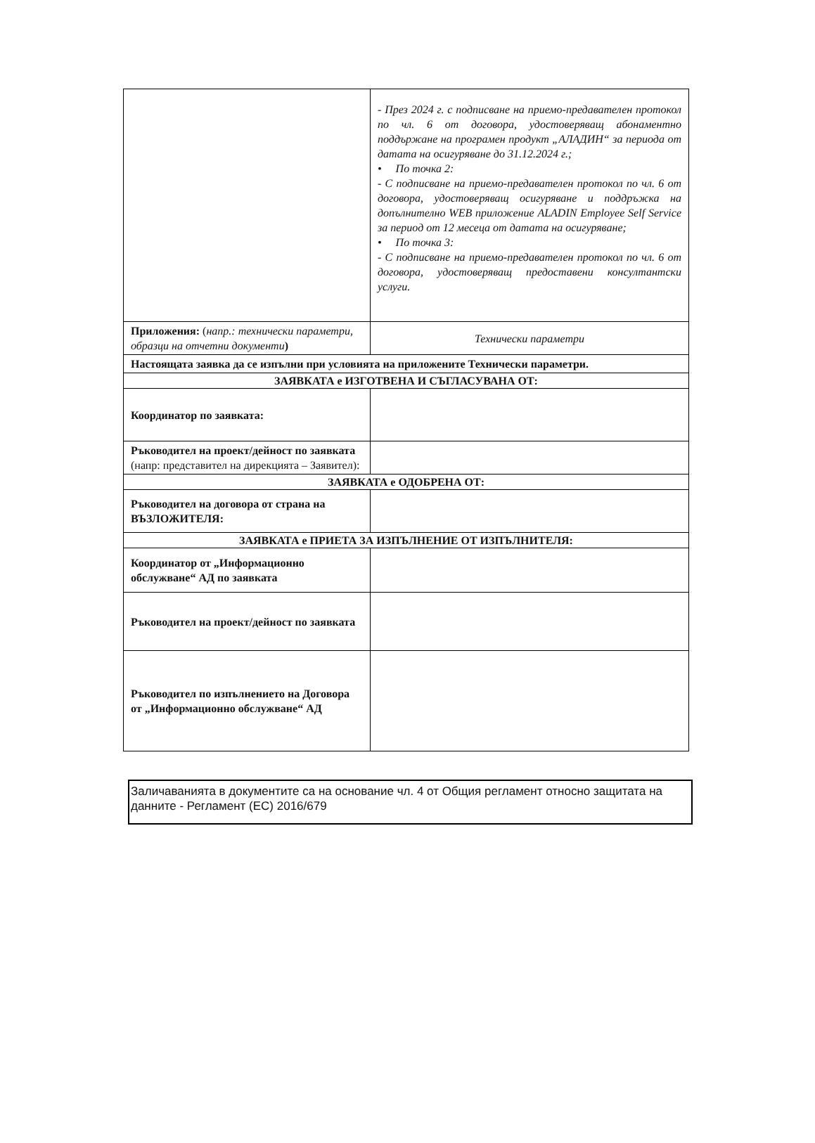| | - През 2024 г. с подписване на приемо-предавателен протокол по чл. 6 от договора, удостоверяващ абонаментно поддържане на програмен продукт „АЛАДИН“ за периода от датата на осигуряване до 31.12.2024 г.; • По точка 2: - С подписване на приемо-предавателен протокол по чл. 6 от договора, удостоверяващ осигуряване и поддръжка на допълнително WEB приложение ALADIN Employee Self Service за период от 12 месеца от датата на осигуряване; • По точка 3: - С подписване на приемо-предавателен протокол по чл. 6 от договора, удостоверяващ предоставени консултантски услуги. |
| Приложения: ( напр.: технически параметри, образци на отчетни документи ) | Технически параметри |
| Настоящата заявка да се изпълни при условията на приложените Технически параметри. | |
| ЗАЯВКАТА е ИЗГОТВЕНА И СЪГЛАСУВАНА ОТ: | |
| Координатор по заявката: | |
| Ръководител на проект/дейност по заявката (напр: представител на дирекцията – Заявител): | |
| ЗАЯВКАТА е ОДОБРЕНА ОТ: | |
| Ръководител на договора от страна на ВЪЗЛОЖИТЕЛЯ: | |
| ЗАЯВКАТА е ПРИЕТА ЗА ИЗПЪЛНЕНИЕ ОТ ИЗПЪЛНИТЕЛЯ: | |
| Координатор от „Информационно обслужване“ АД по заявката | |
| Ръководител на проект/дейност по заявката | |
| Ръководител по изпълнението на Договора от „Информационно обслужване“ АД | |
Заличаванията в документите са на основание чл. 4 от Общия регламент относно защитата на данните - Регламент (ЕС) 2016/679